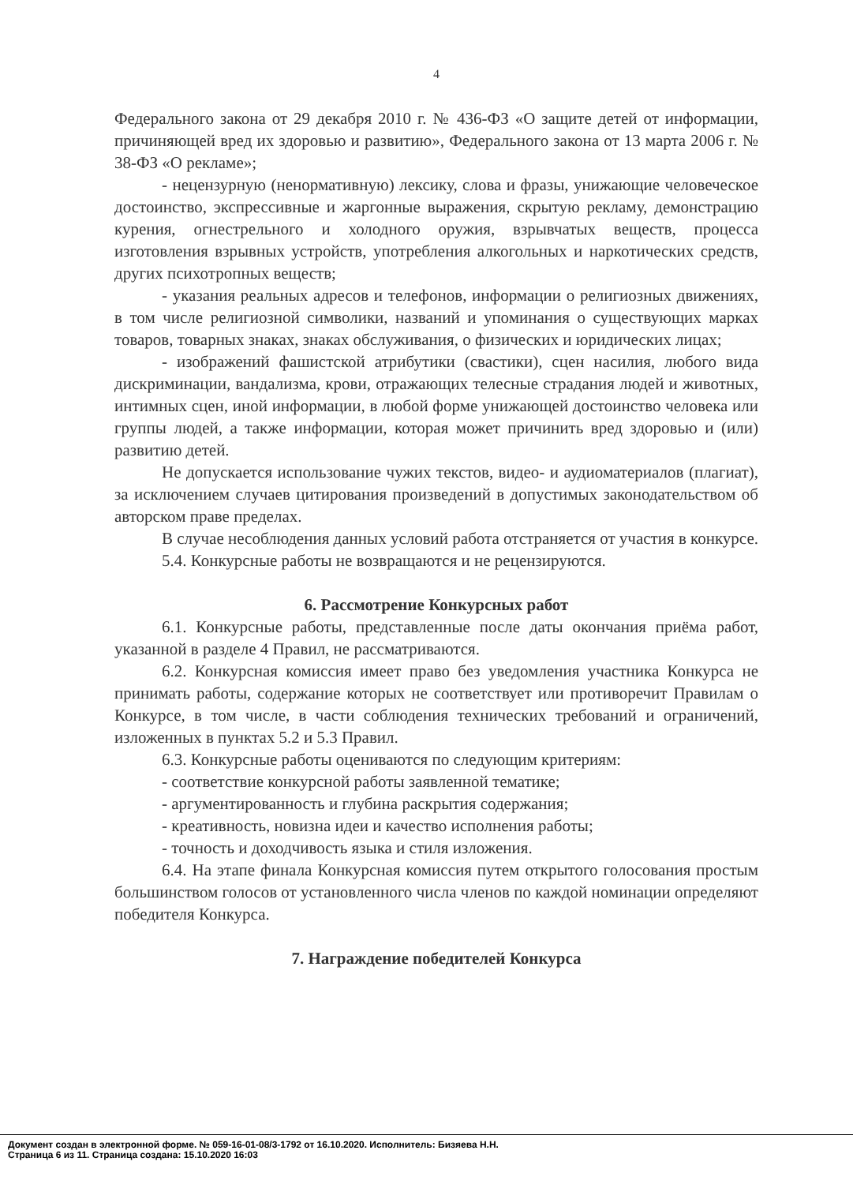4
Федерального закона от 29 декабря 2010 г. № 436-ФЗ «О защите детей от информации, причиняющей вред их здоровью и развитию», Федерального закона от 13 марта 2006 г. № 38-ФЗ «О рекламе»;
- нецензурную (ненормативную) лексику, слова и фразы, унижающие человеческое достоинство, экспрессивные и жаргонные выражения, скрытую рекламу, демонстрацию курения, огнестрельного и холодного оружия, взрывчатых веществ, процесса изготовления взрывных устройств, употребления алкогольных и наркотических средств, других психотропных веществ;
- указания реальных адресов и телефонов, информации о религиозных движениях, в том числе религиозной символики, названий и упоминания о существующих марках товаров, товарных знаках, знаках обслуживания, о физических и юридических лицах;
- изображений фашистской атрибутики (свастики), сцен насилия, любого вида дискриминации, вандализма, крови, отражающих телесные страдания людей и животных, интимных сцен, иной информации, в любой форме унижающей достоинство человека или группы людей, а также информации, которая может причинить вред здоровью и (или) развитию детей.
Не допускается использование чужих текстов, видео- и аудиоматериалов (плагиат), за исключением случаев цитирования произведений в допустимых законодательством об авторском праве пределах.
В случае несоблюдения данных условий работа отстраняется от участия в конкурсе.
5.4. Конкурсные работы не возвращаются и не рецензируются.
6. Рассмотрение Конкурсных работ
6.1. Конкурсные работы, представленные после даты окончания приёма работ, указанной в разделе 4 Правил, не рассматриваются.
6.2. Конкурсная комиссия имеет право без уведомления участника Конкурса не принимать работы, содержание которых не соответствует или противоречит Правилам о Конкурсе, в том числе, в части соблюдения технических требований и ограничений, изложенных в пунктах 5.2 и 5.3 Правил.
6.3. Конкурсные работы оцениваются по следующим критериям:
- соответствие конкурсной работы заявленной тематике;
- аргументированность и глубина раскрытия содержания;
- креативность, новизна идеи и качество исполнения работы;
- точность и доходчивость языка и стиля изложения.
6.4. На этапе финала Конкурсная комиссия путем открытого голосования простым большинством голосов от установленного числа членов по каждой номинации определяют победителя Конкурса.
7. Награждение победителей Конкурса
Документ создан в электронной форме. № 059-16-01-08/3-1792 от 16.10.2020. Исполнитель: Бизяева Н.Н.
Страница 6 из 11. Страница создана: 15.10.2020 16:03